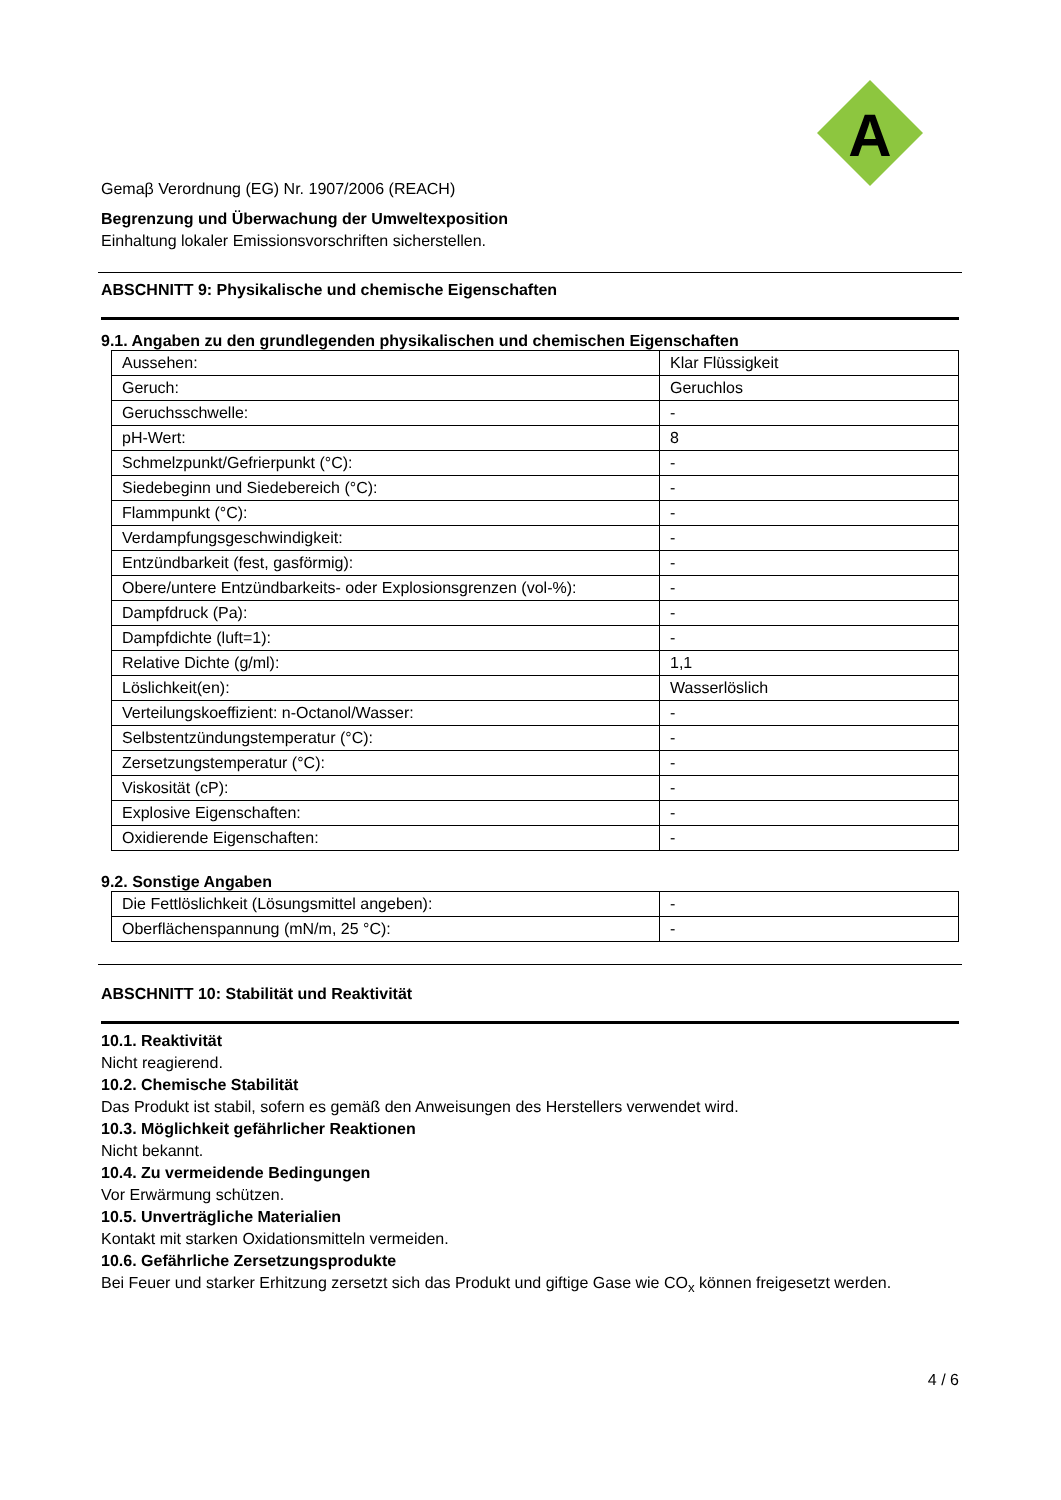A
Gemaβ Verordnung (EG) Nr. 1907/2006 (REACH)
Begrenzung und Überwachung der Umweltexposition
Einhaltung lokaler Emissionsvorschriften sicherstellen.
ABSCHNITT 9: Physikalische und chemische Eigenschaften
9.1. Angaben zu den grundlegenden physikalischen und chemischen Eigenschaften
| Aussehen: | Klar Flüssigkeit |
| Geruch: | Geruchlos |
| Geruchsschwelle: | - |
| pH-Wert: | 8 |
| Schmelzpunkt/Gefrierpunkt (°C): | - |
| Siedebeginn und Siedebereich (°C): | - |
| Flammpunkt (°C): | - |
| Verdampfungsgeschwindigkeit: | - |
| Entzündbarkeit (fest, gasförmig): | - |
| Obere/untere Entzündbarkeits- oder Explosionsgrenzen (vol-%): | - |
| Dampfdruck (Pa): | - |
| Dampfdichte (luft=1): | - |
| Relative Dichte (g/ml): | 1,1 |
| Löslichkeit(en): | Wasserlöslich |
| Verteilungskoeffizient: n-Octanol/Wasser: | - |
| Selbstentzündungstemperatur (°C): | - |
| Zersetzungstemperatur (°C): | - |
| Viskosität (cP): | - |
| Explosive Eigenschaften: | - |
| Oxidierende Eigenschaften: | - |
9.2. Sonstige Angaben
| Die Fettlöslichkeit (Lösungsmittel angeben): | - |
| Oberflächenspannung (mN/m, 25 °C): | - |
ABSCHNITT 10: Stabilität und Reaktivität
10.1. Reaktivität
Nicht reagierend.
10.2. Chemische Stabilität
Das Produkt ist stabil, sofern es gemäß den Anweisungen des Herstellers verwendet wird.
10.3. Möglichkeit gefährlicher Reaktionen
Nicht bekannt.
10.4. Zu vermeidende Bedingungen
Vor Erwärmung schützen.
10.5. Unverträgliche Materialien
Kontakt mit starken Oxidationsmitteln vermeiden.
10.6. Gefährliche Zersetzungsprodukte
Bei Feuer und starker Erhitzung zersetzt sich das Produkt und giftige Gase wie CO<sub>x</sub> können freigesetzt werden.
4 / 6